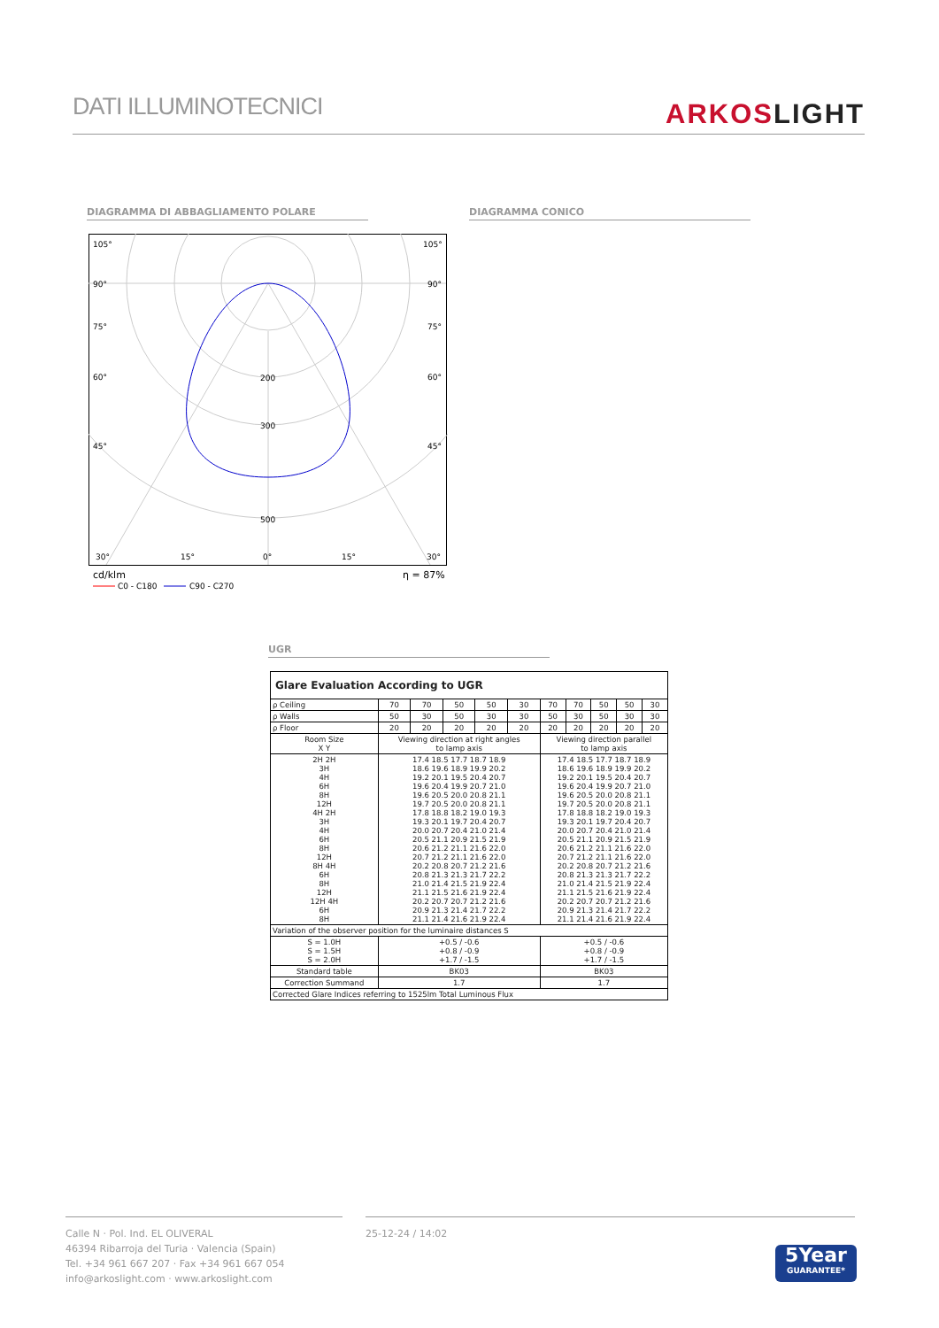DATI ILLUMINOTECNICI
ARKOSLIGHT
DIAGRAMMA DI ABBAGLIAMENTO POLARE DIAGRAMMA CONICO
105°
105°
90°
90°
75°
75°
60°
60°
45°
45°
200
300
500
30°
15°
0°
15°
30°
cd/klm
η = 87%
C0 - C180
C90 - C270
UGR
| Glare Evaluation According to UGR | | | | | | | | | | |
| ρ Ceiling | 70 | 70 | 50 | 50 | 30 | 70 | 70 | 50 | 50 | 30 |
| ρ Walls | 50 | 30 | 50 | 30 | 30 | 50 | 30 | 50 | 30 | 30 |
| ρ Floor | 20 | 20 | 20 | 20 | 20 | 20 | 20 | 20 | 20 | 20 |
| Room Size X Y | Viewing direction at right angles to lamp axis | | | | | Viewing direction parallel to lamp axis | | | | |
| 2H 2H 3H 4H 6H 8H 12H 4H 2H 3H 4H 6H 8H 12H 8H 4H 6H 8H 12H 12H 4H 6H 8H | 17.4 18.5 17.7 18.7 18.9 18.6 19.6 18.9 19.9 20.2 19.2 20.1 19.5 20.4 20.7 19.6 20.4 19.9 20.7 21.0 19.6 20.5 20.0 20.8 21.1 19.7 20.5 20.0 20.8 21.1 17.8 18.8 18.2 19.0 19.3 19.3 20.1 19.7 20.4 20.7 20.0 20.7 20.4 21.0 21.4 20.5 21.1 20.9 21.5 21.9 20.6 21.2 21.1 21.6 22.0 20.7 21.2 21.1 21.6 22.0 20.2 20.8 20.7 21.2 21.6 20.8 21.3 21.3 21.7 22.2 21.0 21.4 21.5 21.9 22.4 21.1 21.5 21.6 21.9 22.4 20.2 20.7 20.7 21.2 21.6 20.9 21.3 21.4 21.7 22.2 21.1 21.4 21.6 21.9 22.4 | | | | | 17.4 18.5 17.7 18.7 18.9 18.6 19.6 18.9 19.9 20.2 19.2 20.1 19.5 20.4 20.7 19.6 20.4 19.9 20.7 21.0 19.6 20.5 20.0 20.8 21.1 19.7 20.5 20.0 20.8 21.1 17.8 18.8 18.2 19.0 19.3 19.3 20.1 19.7 20.4 20.7 20.0 20.7 20.4 21.0 21.4 20.5 21.1 20.9 21.5 21.9 20.6 21.2 21.1 21.6 22.0 20.7 21.2 21.1 21.6 22.0 20.2 20.8 20.7 21.2 21.6 20.8 21.3 21.3 21.7 22.2 21.0 21.4 21.5 21.9 22.4 21.1 21.5 21.6 21.9 22.4 20.2 20.7 20.7 21.2 21.6 20.9 21.3 21.4 21.7 22.2 21.1 21.4 21.6 21.9 22.4 | | | | |
| Variation of the observer position for the luminaire distances S | | | | | | | | | | |
| S = 1.0H S = 1.5H S = 2.0H | +0.5 / -0.6 +0.8 / -0.9 +1.7 / -1.5 | | | | | +0.5 / -0.6 +0.8 / -0.9 +1.7 / -1.5 | | | | |
| Standard table | BK03 | | | | | BK03 | | | | |
| Correction Summand | 1.7 | | | | | 1.7 | | | | |
| Corrected Glare Indices referring to 1525lm Total Luminous Flux | | | | | | | | | | |
Calle N · Pol. Ind. EL OLIVERAL
46394 Ribarroja del Turia · Valencia (Spain)
Tel. +34 961 667 207 · Fax +34 961 667 054
info@arkoslight.com · www.arkoslight.com
25-12-24 / 14:02
5Year
GUARANTEE*